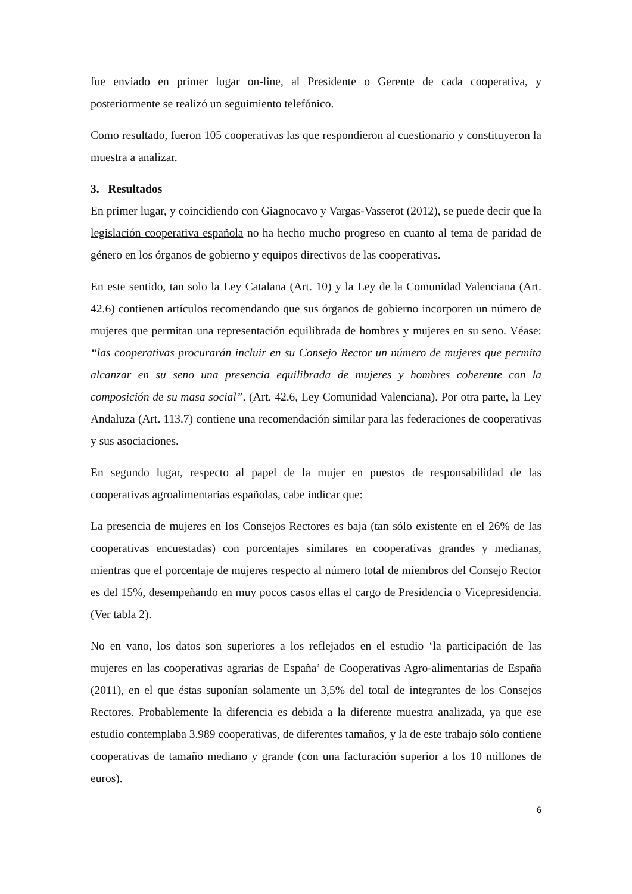fue enviado en primer lugar on-line, al Presidente o Gerente de cada cooperativa, y posteriormente se realizó un seguimiento telefónico.
Como resultado, fueron 105 cooperativas las que respondieron al cuestionario y constituyeron la muestra a analizar.
3. Resultados
En primer lugar, y coincidiendo con Giagnocavo y Vargas-Vasserot (2012), se puede decir que la legislación cooperativa española no ha hecho mucho progreso en cuanto al tema de paridad de género en los órganos de gobierno y equipos directivos de las cooperativas.
En este sentido, tan solo la Ley Catalana (Art. 10) y la Ley de la Comunidad Valenciana (Art. 42.6) contienen artículos recomendando que sus órganos de gobierno incorporen un número de mujeres que permitan una representación equilibrada de hombres y mujeres en su seno. Véase: “las cooperativas procurarán incluir en su Consejo Rector un número de mujeres que permita alcanzar en su seno una presencia equilibrada de mujeres y hombres coherente con la composición de su masa social”. (Art. 42.6, Ley Comunidad Valenciana). Por otra parte, la Ley Andaluza (Art. 113.7) contiene una recomendación similar para las federaciones de cooperativas y sus asociaciones.
En segundo lugar, respecto al papel de la mujer en puestos de responsabilidad de las cooperativas agroalimentarias españolas, cabe indicar que:
La presencia de mujeres en los Consejos Rectores es baja (tan sólo existente en el 26% de las cooperativas encuestadas) con porcentajes similares en cooperativas grandes y medianas, mientras que el porcentaje de mujeres respecto al número total de miembros del Consejo Rector es del 15%, desempeñando en muy pocos casos ellas el cargo de Presidencia o Vicepresidencia. (Ver tabla 2).
No en vano, los datos son superiores a los reflejados en el estudio ‘la participación de las mujeres en las cooperativas agrarias de España’ de Cooperativas Agro-alimentarias de España (2011), en el que éstas suponían solamente un 3,5% del total de integrantes de los Consejos Rectores. Probablemente la diferencia es debida a la diferente muestra analizada, ya que ese estudio contemplaba 3.989 cooperativas, de diferentes tamaños, y la de este trabajo sólo contiene cooperativas de tamaño mediano y grande (con una facturación superior a los 10 millones de euros).
6